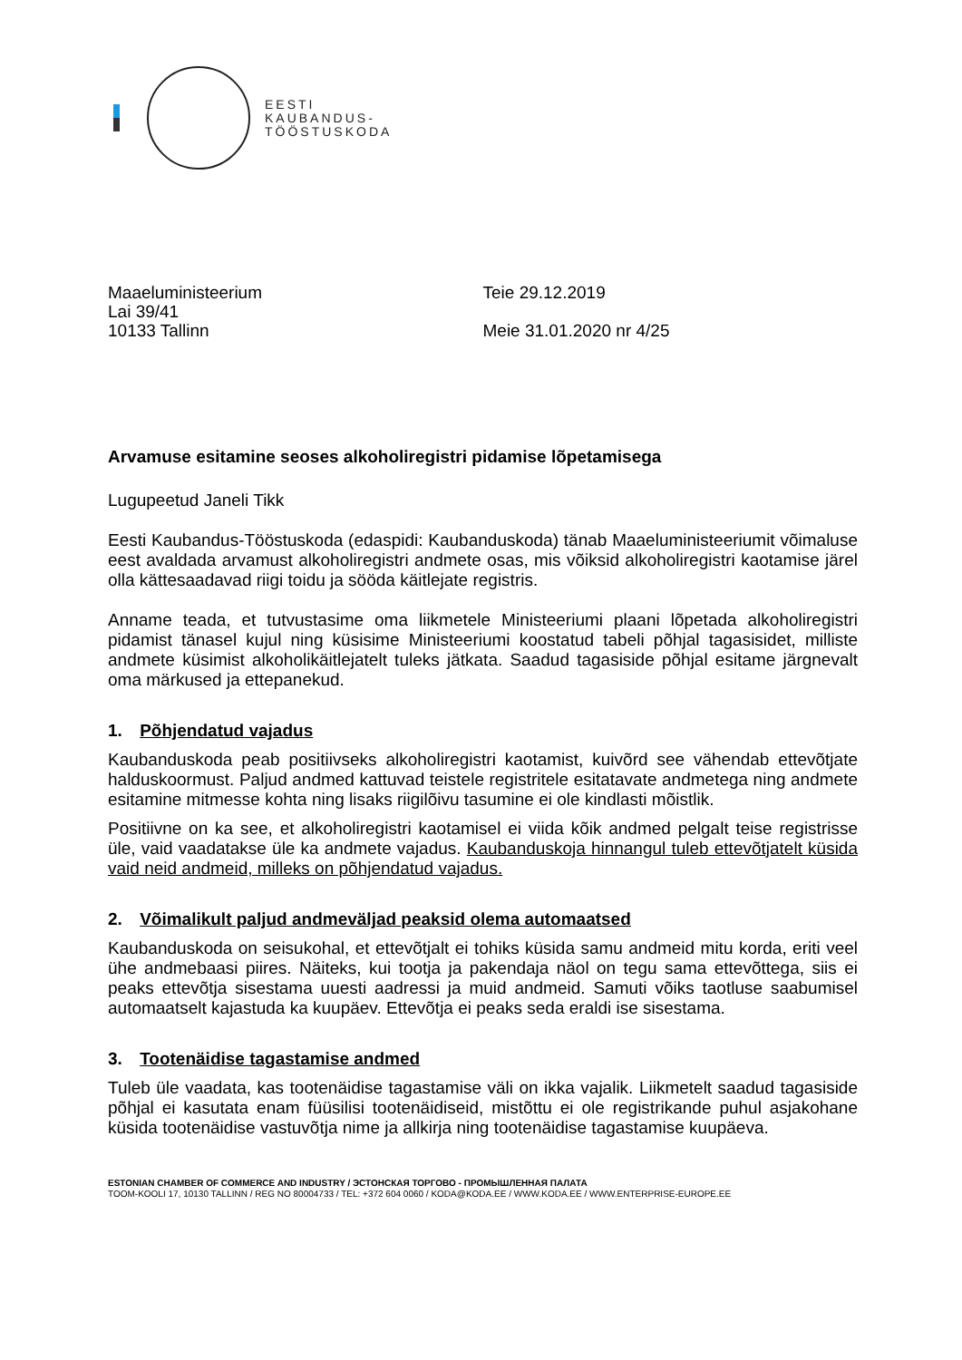EESTI
KAUBANDUS-
TÖÖSTUSKODA
Maaeluministeerium
Lai 39/41
10133 Tallinn
Teie 29.12.2019
Meie 31.01.2020 nr 4/25
Arvamuse esitamine seoses alkoholiregistri pidamise lõpetamisega
Lugupeetud Janeli Tikk
Eesti Kaubandus-Tööstuskoda (edaspidi: Kaubanduskoda) tänab Maaeluministeeriumit võimaluse eest avaldada arvamust alkoholiregistri andmete osas, mis võiksid alkoholiregistri kaotamise järel olla kättesaadavad riigi toidu ja sööda käitlejate registris.
Anname teada, et tutvustasime oma liikmetele Ministeeriumi plaani lõpetada alkoholiregistri pidamist tänasel kujul ning küsisime Ministeeriumi koostatud tabeli põhjal tagasisidet, milliste andmete küsimist alkoholikäitlejatelt tuleks jätkata. Saadud tagasiside põhjal esitame järgnevalt oma märkused ja ettepanekud.
1. Põhjendatud vajadus
Kaubanduskoda peab positiivseks alkoholiregistri kaotamist, kuivõrd see vähendab ettevõtjate halduskoormust. Paljud andmed kattuvad teistele registritele esitatavate andmetega ning andmete esitamine mitmesse kohta ning lisaks riigilõivu tasumine ei ole kindlasti mõistlik.
Positiivne on ka see, et alkoholiregistri kaotamisel ei viida kõik andmed pelgalt teise registrisse üle, vaid vaadatakse üle ka andmete vajadus. Kaubanduskoja hinnangul tuleb ettevõtjatelt küsida vaid neid andmeid, milleks on põhjendatud vajadus.
2. Võimalikult paljud andmeväljad peaksid olema automaatsed
Kaubanduskoda on seisukohal, et ettevõtjalt ei tohiks küsida samu andmeid mitu korda, eriti veel ühe andmebaasi piires. Näiteks, kui tootja ja pakendaja näol on tegu sama ettevõttega, siis ei peaks ettevõtja sisestama uuesti aadressi ja muid andmeid. Samuti võiks taotluse saabumisel automaatselt kajastuda ka kuupäev. Ettevõtja ei peaks seda eraldi ise sisestama.
3. Tootenäidise tagastamise andmed
Tuleb üle vaadata, kas tootenäidise tagastamise väli on ikka vajalik. Liikmetelt saadud tagasiside põhjal ei kasutata enam füüsilisi tootenäidiseid, mistõttu ei ole registrikande puhul asjakohane küsida tootenäidise vastuvõtja nime ja allkirja ning tootenäidise tagastamise kuupäeva.
ESTONIAN CHAMBER OF COMMERCE AND INDUSTRY / ЭСТОНСКАЯ ТОРГОВО - ПРОМЫШЛЕННАЯ ПАЛАТА
TOOM-KOOLI 17, 10130 TALLINN / REG NO 80004733 / TEL: +372 604 0060 / KODA@KODA.EE / WWW.KODA.EE / WWW.ENTERPRISE-EUROPE.EE